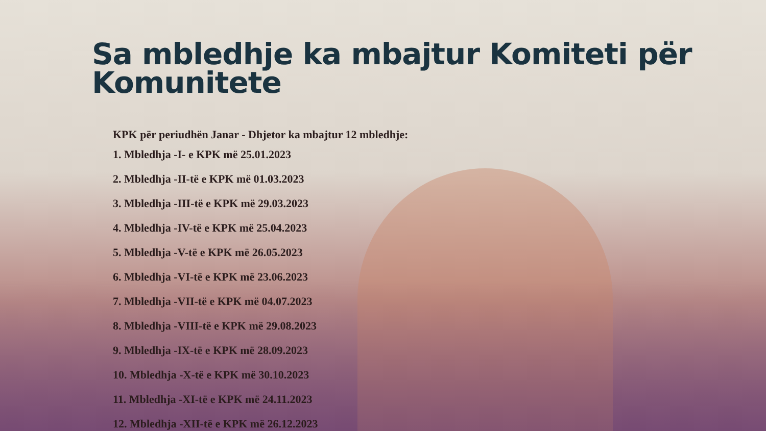Sa mbledhje ka mbajtur Komiteti për Komunitete
KPK për periudhën Janar - Dhjetor ka mbajtur 12 mbledhje:
1. Mbledhja -I- e KPK më 25.01.2023
2. Mbledhja -II-të e KPK më 01.03.2023
3. Mbledhja -III-të e KPK më 29.03.2023
4. Mbledhja -IV-të e KPK më 25.04.2023
5. Mbledhja -V-të e KPK më 26.05.2023
6. Mbledhja -VI-të e KPK më 23.06.2023
7. Mbledhja -VII-të e KPK më 04.07.2023
8. Mbledhja -VIII-të e KPK më 29.08.2023
9. Mbledhja -IX-të e KPK më 28.09.2023
10. Mbledhja -X-të e KPK më 30.10.2023
11. Mbledhja -XI-të e KPK më 24.11.2023
12. Mbledhja -XII-të e KPK më 26.12.2023